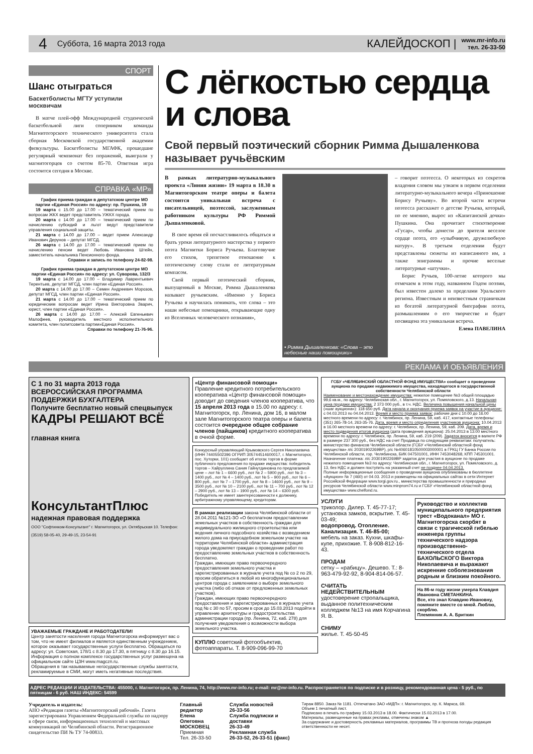4 Суббота, 16 марта 2013 года КАЛЕЙДОСКОП | www.mr-info.ru
тел. 26-33-50
СПОРТ
Шанс отыграться
Баскетболисты МГТУ уступили москвичам
В матче плей-офф Международной студенческой баскетбольной лиги соперником команды Магнитогорского технического университета стала сборная Московской государственной академии физкультуры. Баскетболисты МГАФК, прошедшие регулярный чемпионат без поражений, выиграли у магнитогорцев со счетом 85-70. Ответная игра состоится сегодня в Москве.
СПРАВКА «МР»
График приема граждан в депутатском центре МО партии «Единая Россия» по адресу: пр. Пушкина, 19
19 марта с 15.00 до 17.00 – тематический прием по вопросам ЖКХ ведет представитель УЖКХ города.
20 марта с 14.00 до 17.00 – тематический прием по начислению субсидий и льгот ведут представители управления социальной защиты.
21 марта с 14.00 до 17.00 – ведет прием Александр Иванович Дерунов – депутат МГСД.
26 марта с 14.00 до 17.00 – тематический прием по начислению пенсии ведет Любовь Ивановна Штейн, заместитель начальника Пенсионного фонда.
Справки и запись по телефону 24-82-98.
График приема граждан в депутатском центре МО партии «Единая Россия» по адресу: ул. Суворова, 132/3
19 марта с 14.00 до 17.00 – Владимир Лаврентьевич Терентьев, депутат МГСД, член партии «Единая Россия».
20 марта с 14.00 до 17.00 – Семен Андреевич Морозов, депутат МГСД, член партии «Единая Россия».
21 марта с 14.00 до 17.00 – тематический прием по юридическим вопросам ведет Ирина Викторовна Зварич, юрист, член партии «Единая Россия».
26 марта с 14.00 до 17.00 – Алексей Евгеньевич Малофеев, руководитель местного исполнительного комитета, член политсовета партии»Единая Россия».
Справки по телефону 21-76-96.
С лёгкостью сердца и слова
Свой первый поэтический сборник Римма Дышаленкова называет ручьёвским
В рамках литературно-музыкального проекта «Линия жизни» 19 марта в 18.30 в Магнитогорском театре оперы и балета состоится уникальная встреча с писательницей, поэтессой, заслуженным работником культуры РФ Риммой Дышаленковой.
В свое время ей посчастливилось общаться и брать уроки литературного мастерства у первого поэта Магнитки Бориса Ручьева. Благозвучие его стихов, трепетное отношение к поэтическому слову стали ее литературным компасом.
Свой первый поэтический сборник, выпущенный в Москве, Римма Дышаленкова называет ручьевским. «Именно у Бориса Ручьева я научилась понимать, что слова – это наши небесные помощники, открывающие одну из Вселенных человеческого познания»,
• Римма Дышаленкова: «Слова – это небесные наши помощники»
– говорит поэтесса. О некоторых из секретов владения словом мы узнаем в первом отделении литературно-музыкального вечера «Приношение Борису Ручьеву». Во второй части встречи поэтесса расскажет о детстве Ручьева, который, по ее мнению, вырос из «Капитанской дочки» Пушкина. Она прочитает стихотворение «Гусар», чтобы донести до зрителя веселое сердце поэта, его «улыбчивую, дружелюбную натуру». В третьем отделении будут представлены сюжеты из написанного им, а также эпиграммы и прочие веселые литературные «штучки».
Борис Ручьев, 100-летие которого мы отмечаем в этом году, названном Годом поэзии, был известен далеко за пределами Уральского региона. Известным и неизвестным страничкам из богатой литературной биографии поэта, размышлениям о его творчестве и будет посвящена эта уникальная встреча.
Елена ПАВЕЛИНА
РЕКЛАМА И ОБЪЯВЛЕНИЯ
С 1 по 31 марта 2013 года
ВСЕРОССИЙСКАЯ ПРОГРАММА ПОДДЕРЖКИ БУХГАЛТЕРА
Получите бесплатно новый спецвыпуск
КАДРЫ РЕШАЮТ ВСЁ
главная книга
КонсультантПлюс
надежная правовая поддержка
ООО "Софтинком-Консультант" г. Магнитогорск, ул. Октябрьская 10. Телефон: (3519) 58-05-40, 29-49-15, 23-54-91
УВАЖАЕМЫЕ ГРАЖДАНЕ И РАБОТОДАТЕЛИ!
Центр занятости населения города Магнитогорска информирует вас о том, что не имеет филиалов и является единственным учреждением, которое оказывает государственные услуги бесплатно. Обращаться по адресу: ул. Советская, 178/1 с 8.30 до 17.30, в пятницу с 8.30 до 16.15. Информация о полном комплексе государственных услуг размещена на официальном сайте ЦЗН www.magczn.ru.
Обращения в так называемые негосударственные службы занятости, рекламируемые в СМИ, могут иметь негативные последствия.
«Центр финансовой помощи»
Правление кредитного потребительского кооператива «Центр финансовой помощи» доводит до сведения членов кооператива, что 15 апреля 2013 года в 15.00 по адресу: г. Магнитогорск, пр. Ленина, дом 16, в малом зале Магнитогорского театра оперы и балета состоится очередное общее собрание членов (пайщиков) кредитного кооператива в очной форме.
Конкурсный управляющий Крымовского Сергея Николаевича (ИНН 74405502396 ОГРИП 305744514600017, г. Магнитогорск, пос. Хуторки, 101) сообщает об итогах торгов в форме публичного предложения по продаже имущества: победитель торгов – Хайруллина Сания Гайнутдиновна по предлагаемой цене – лот № 1 – 6600 руб., лот № 2 – 5900 руб., лот № 3 – 1400 руб., лот № 4 – 1400 руб., лот № 5 – 900 руб., лот № 6 – 800 руб., лот № 7 – 1700 руб., лот № 8 – 14600 руб., лот № 9 – 3500 руб., лот № 10 – 2100 руб., лот № 11 – 700 руб., лот № 12 – 2900 руб., лот № 13 – 1900 руб., лот № 14 – 6300 руб. Победитель не имеет заинтересованности к должнику, арбитражному управляющему, кредиторам.
В рамках реализации закона Челябинской области от 28.04.2011 №121-ЗО «О бесплатном предоставлении земельных участков в собственность граждан для индивидуального жилищного строительства или ведения личного подсобного хозяйства с возведением жилого дома на приусадебном земельном участке на территории Челябинской области» администрация города уведомляет граждан о проведении работ по предоставлению земельных участков в собственность бесплатно.
Граждан, имеющих право первоочередного предоставления земельного участка и зарегистрированных в журнале учета под № со 2 по 29, просим обратиться в любой из многофункциональных центров города с заявлением о выборе земельного участка (либо об отказе от предложенных земельных участков).
Граждан, имеющих право первоочередного предоставления и зарегистрированных в журнале учета под № с 30 по 57, просим в срок до 15.03.2013 подойти в управление архитектуры и градостроительства администрации города (пр. Ленина, 72, каб. 278) для получения уведомления о возможности выбора земельного участка.
КУПЛЮ советский фотообъектив, фотоаппараты. Т. 8-909-096-99-70
ГСБУ «ЧЕЛЯБИНСКИЙ ОБЛАСТНОЙ ФОНД ИМУЩЕСТВА» сообщает о проведении аукциона по продаже недвижимого имущества, находящегося в государственной собственности Челябинской области
Наименование и местонахождение имущества: нежилое помещение №3 общей площадью 99,6 кв.м., по адресу: Челябинская обл., г. Магнитогорск, ул. Помяловского, д.13. Начальная цена продажи имущества: 2 373 000 руб., в т.ч. НДС. Величина повышения начальной цены («шаг аукциона»): 118 650 руб. Дата начала и окончания приема заявок на участие в аукционе: с 04.03.2013 по 04.04.2013. Время и место приема заявок: рабочие дни с 10.00 до 16.00 местного времени по адресу: г. Челябинск, пр. Ленина, 59, каб. 417, контактные телефоны: (351) 265-78-14, 263-35-76. Дата, время и место определения участников аукциона: 10.04.2013 в 16.00 местного времени по адресу: г. Челябинск, пр. Ленина, 59, каб. 209. Дата, время и место подведения итогов аукциона (дата проведения аукциона): 25.04.2013 в 13.00 местного времени по адресу: г. Челябинск, пр. Ленина, 59, каб. 219 (209). Задаток вносится в валюте РФ в размере 237 300 руб., без НДС на счет Продавца по следующим реквизитам: получатель: министерство финансов Челябинской области (ГСБУ «Челябинский областной фонд имущества» л/с 20301902269ВР), р/с №40601810500003000001 в ГРКЦ ГУ Банка России по Челябинской области, гор. Челябинска, БИК 047501001, ИНН 7453048268, КПП 745301001. Назначение платежа: л/с 20301902269ВР задаток для участия в аукционе по продаже нежилого помещения №3 по адресу: Челябинская обл., г. Магнитогорск, ул. Помяловского, д. 13, без НДС и должен поступить на указанный счет не позднее 04.04.2013.
Полные информационные сообщения о проведении аукциона опубликованы в бюллетене «Аукцион» № 7 (460) от 04.03. 2013 и размещены на официальных сайтах в сети Интернет Российской Федерации www.torgi.gov.ru., министерства промышленности и природных ресурсов Челябинской области www.minprom74.ru и ГСБУ «Челябинский областной фонд имущества» www.chelfond.ru.
УСЛУГИ
триколор. Дилер. Т. 45-77-17;
установка замков, вскрытие. Т. 45-03-49;
водопровод. Отопление. Канализация. Т. 46-85-00;
мебель на заказ. Кухни, шкафы-купе, прихожие. Т. 8-908-812-16-43.
ПРОДАМ
сетку – «рабицу». Дешево. Т.: 8-963-479-92-92, 8-904-814-06-57.
СЧИТАТЬ НЕДЕЙСТВИТЕЛЬНЫМ
удостоверение стропальщика, выданное политехническим колледжем №13 на имя Корчагина Я. В.
СНИМУ
жилье. Т. 45-50-45
Руководство и коллектив муниципального предприятия трест «Водоканал» МО г. Магнитогорска скорбят в связи с трагической гибелью инженера группы технического надзора производственно-технического отдела БАХОЛЬСКОГО Виктора Николаевича и выражают искренние соболезнования родным и близким покойного.
На 86-м году жизни умерла Клавдия Ивановна СМЕТАНКИНА.
Все, кто знал Клавдию Ивановну, помяните вместе со мной. Люблю, скорблю.
Племянник А. А. Бриткин
АДРЕС РЕДАКЦИИ И ИЗДАТЕЛЬСТВА: 455000, г. Магнитогорск, пр. Ленина, 74, http://www.mr-info.ru; e-mail: mr@mr-info.ru. Распространяется по подписке и в розницу, рекомендованная цена - 5 руб., по пятницам - 6 руб. НАШ ИНДЕКС: 54599
Учредитель и издатель:
АНО «Редакция газеты «Магнитогорский рабочий». Газета зарегистрирована Управлением Федеральной службы по надзору в сфере связи, информационных технологий и массовых коммуникаций по Челябинской области. Регистрационное свидетельство ПИ № ТУ 74-00833.
Главный редактор
Елена Олеговна
МОСКОВЕЦ
Приемная
Тел. 26-33-50
Служба новостей
26-33-56
Служба подписки и доставки
26-33-49
Рекламная служба
26-33-52, 26-33-51 (факс)
Тираж 8850. Заказ № 1181. Отпечатано ЗАО «МДП»: г. Магнитогорск, пр. К. Маркса, 69.
Объем 1 печатный лист.
Подписано в печать по графику 15.03.2013 в 18.00. Фактически 15.03.2013 в 17.00.
Материалы, размещенные на правах рекламы, отмечены знаком ▲
За содержание и достоверность рекламных материалов, программы ТВ и прогноза погоды редакция ответственности не несет.